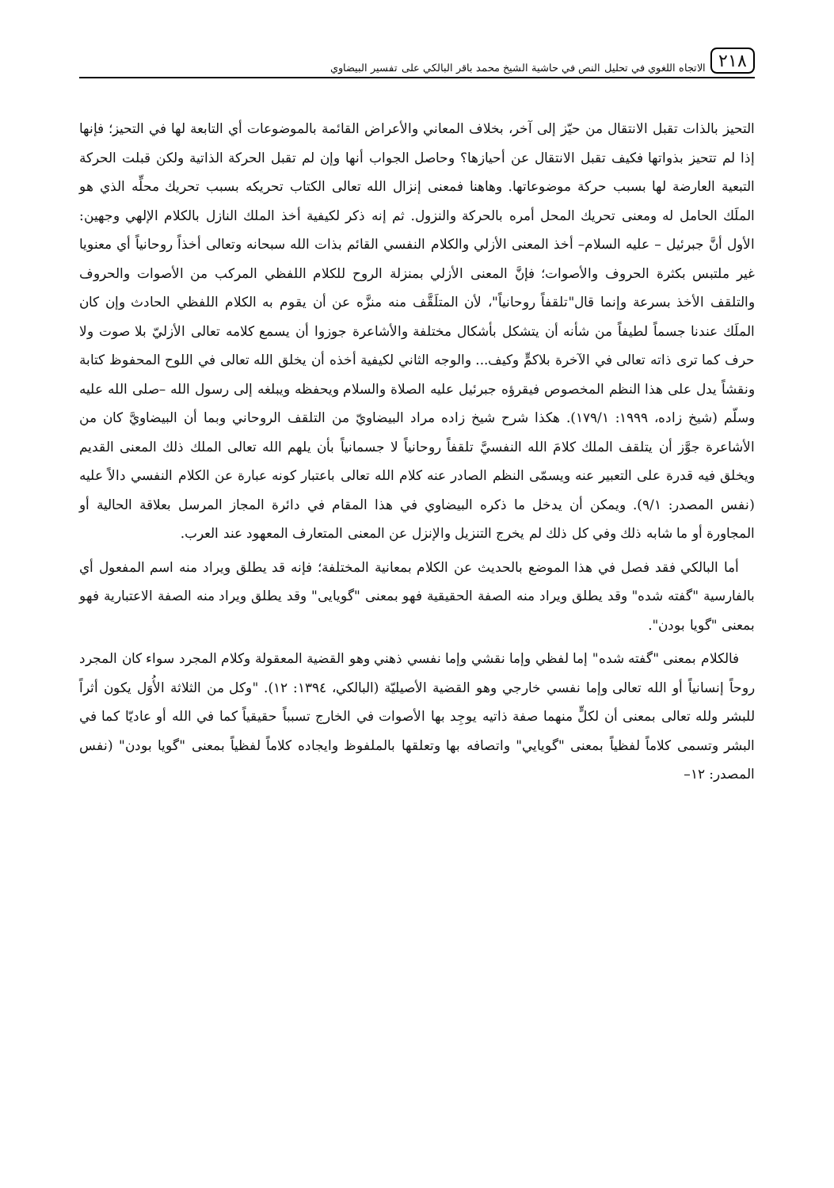٢١٨ الاتجاه اللغوي في تحليل النص في حاشية الشيخ محمد باقر البالكي على تفسير البيضاوي
التحيز بالذات تقبل الانتقال من حيّز إلى آخر، بخلاف المعاني والأعراض القائمة بالموضوعات أي التابعة لها في التحيز؛ فإنها إذا لم تتحيز بذواتها فكيف تقبل الانتقال عن أحيازها؟ وحاصل الجواب أنها وإن لم تقبل الحركة الذاتية ولكن قبلت الحركة التبعية العارضة لها بسبب حركة موضوعاتها. وهاهنا فمعنى إنزال الله تعالى الكتاب تحريكه بسبب تحريك محلِّه الذي هو الملَك الحامل له ومعنى تحريك المحل أمره بالحركة والنزول. ثم إنه ذكر لكيفية أخذ الملك النازل بالكلام الإلهي وجهين: الأول أنَّ جبرئيل – عليه السلام– أخذ المعنى الأزلي والكلام النفسي القائم بذات الله سبحانه وتعالى أخذاً روحانياً أي معنويا غير ملتبس بكثرة الحروف والأصوات؛ فإنَّ المعنى الأزلي بمنزلة الروح للكلام اللفظي المركب من الأصوات والحروف والتلقف الأخذ بسرعة وإنما قال"تلقفاً روحانياً"، لأن المتلَقَّف منه منزَّه عن أن يقوم به الكلام اللفظي الحادث وإن كان الملَك عندنا جسماً لطيفاً من شأنه أن يتشكل بأشكال مختلفة والأشاعرة جوزوا أن يسمع كلامه تعالى الأزليّ بلا صوت ولا حرف كما ترى ذاته تعالى في الآخرة بلاكمٍّ وكيف... والوجه الثاني لكيفية أخذه أن يخلق الله تعالى في اللوح المحفوظ كتابة ونقشاً يدل على هذا النظم المخصوص فيقرؤه جبرئيل عليه الصلاة والسلام ويحفظه ويبلغه إلى رسول الله –صلى الله عليه وسلّم (شيخ زاده، ١٩٩٩: ١٧٩/١). هكذا شرح شيخ زاده مراد البيضاويّ من التلقف الروحاني وبما أن البيضاويَّ كان من الأشاعرة جوَّز أن يتلقف الملك كلامَ الله النفسيَّ تلقفاً روحانياً لا جسمانياً بأن يلهم الله تعالى الملك ذلك المعنى القديم ويخلق فيه قدرة على التعبير عنه ويسمّى النظم الصادر عنه كلام الله تعالى باعتبار كونه عبارة عن الكلام النفسي دالاً عليه (نفس المصدر: ٩/١). ويمكن أن يدخل ما ذكره البيضاوي في هذا المقام في دائرة المجاز المرسل بعلاقة الحالية أو المجاورة أو ما شابه ذلك وفي كل ذلك لم يخرج التنزيل والإنزل عن المعنى المتعارف المعهود عند العرب.
أما البالكي فقد فصل في هذا الموضع بالحديث عن الكلام بمعانية المختلفة؛ فإنه قد يطلق ويراد منه اسم المفعول أي بالفارسية "گفته شده" وقد يطلق ويراد منه الصفة الحقيقية فهو بمعنى "گويايى" وقد يطلق ويراد منه الصفة الاعتبارية فهو بمعنى "گويا بودن".
فالكلام بمعنى "گفته شده" إما لفظي وإما نقشي وإما نفسي ذهني وهو القضية المعقولة وكلام المجرد سواء كان المجرد روحاً إنسانياً أو الله تعالى وإما نفسي خارجي وهو القضية الأصيليّة (البالكي، ١٣٩٤: ١٢). "وكل من الثلاثة الأُوَل يكون أثراً للبشر ولله تعالى بمعنى أن لكلٍّ منهما صفة ذاتيه يوجِد بها الأصوات في الخارج تسبباً حقيقياً كما في الله أو عاديّا كما في البشر وتسمى كلاماً لفظياً بمعنى "گويايي" واتصافه بها وتعلقها بالملفوظ وايجاده كلاماً لفظياً بمعنى "گويا بودن" (نفس المصدر: ١٢–